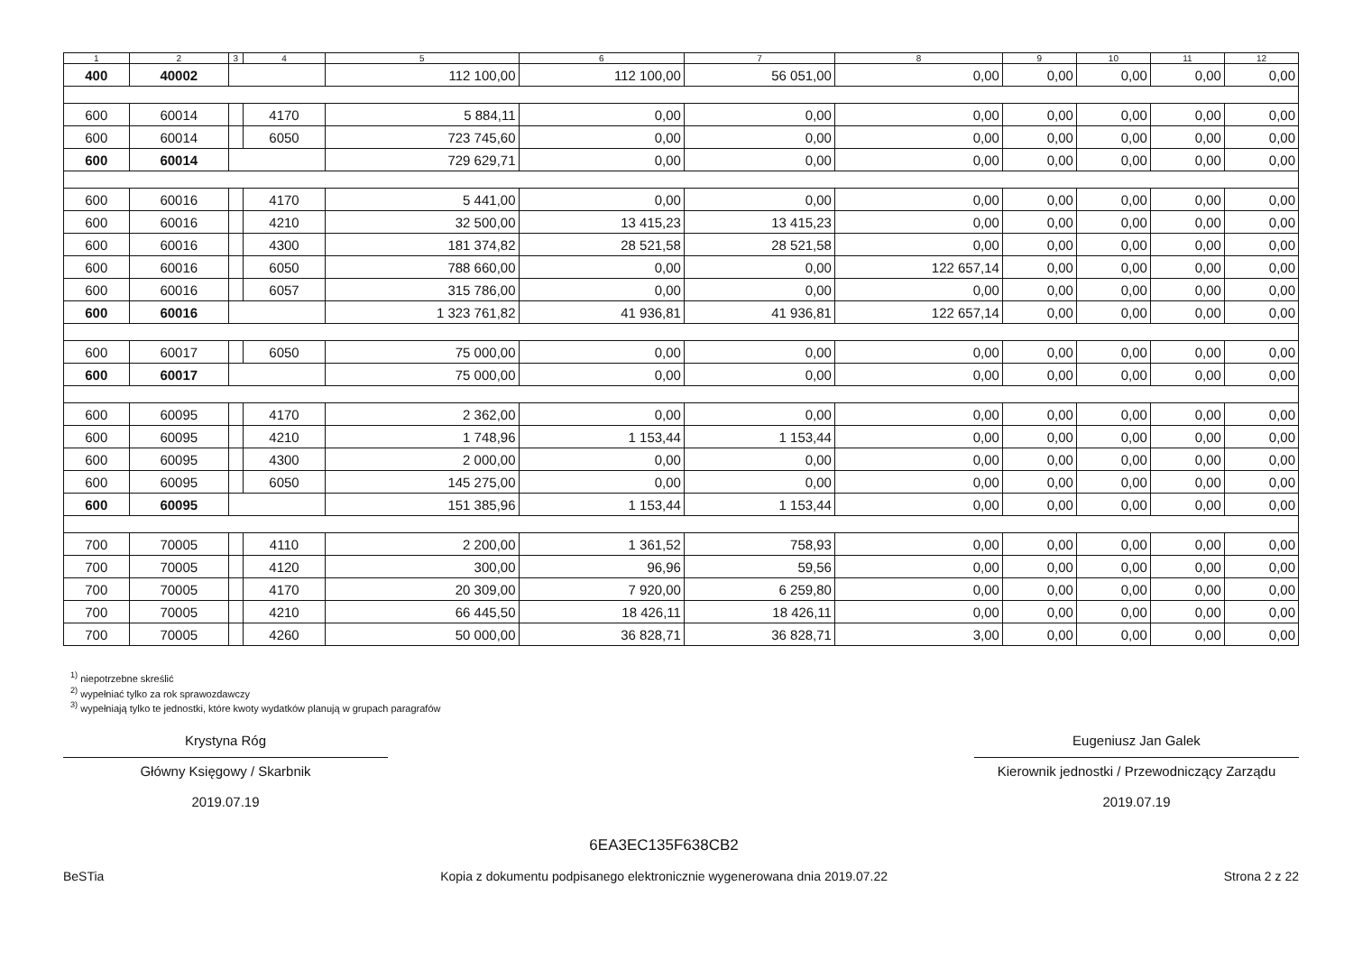| 1 | 2 | 3 | 4 | 5 | 6 | 7 | 8 | 9 | 10 | 11 | 12 |
| --- | --- | --- | --- | --- | --- | --- | --- | --- | --- | --- | --- |
| 400 | 40002 | | | 112 100,00 | 112 100,00 | 56 051,00 | 0,00 | 0,00 | 0,00 | 0,00 | 0,00 |
| 600 | 60014 | | 4170 | 5 884,11 | 0,00 | 0,00 | 0,00 | 0,00 | 0,00 | 0,00 | 0,00 |
| 600 | 60014 | | 6050 | 723 745,60 | 0,00 | 0,00 | 0,00 | 0,00 | 0,00 | 0,00 | 0,00 |
| 600 | 60014 | | | 729 629,71 | 0,00 | 0,00 | 0,00 | 0,00 | 0,00 | 0,00 | 0,00 |
| 600 | 60016 | | 4170 | 5 441,00 | 0,00 | 0,00 | 0,00 | 0,00 | 0,00 | 0,00 | 0,00 |
| 600 | 60016 | | 4210 | 32 500,00 | 13 415,23 | 13 415,23 | 0,00 | 0,00 | 0,00 | 0,00 | 0,00 |
| 600 | 60016 | | 4300 | 181 374,82 | 28 521,58 | 28 521,58 | 0,00 | 0,00 | 0,00 | 0,00 | 0,00 |
| 600 | 60016 | | 6050 | 788 660,00 | 0,00 | 0,00 | 122 657,14 | 0,00 | 0,00 | 0,00 | 0,00 |
| 600 | 60016 | | 6057 | 315 786,00 | 0,00 | 0,00 | 0,00 | 0,00 | 0,00 | 0,00 | 0,00 |
| 600 | 60016 | | | 1 323 761,82 | 41 936,81 | 41 936,81 | 122 657,14 | 0,00 | 0,00 | 0,00 | 0,00 |
| 600 | 60017 | | 6050 | 75 000,00 | 0,00 | 0,00 | 0,00 | 0,00 | 0,00 | 0,00 | 0,00 |
| 600 | 60017 | | | 75 000,00 | 0,00 | 0,00 | 0,00 | 0,00 | 0,00 | 0,00 | 0,00 |
| 600 | 60095 | | 4170 | 2 362,00 | 0,00 | 0,00 | 0,00 | 0,00 | 0,00 | 0,00 | 0,00 |
| 600 | 60095 | | 4210 | 1 748,96 | 1 153,44 | 1 153,44 | 0,00 | 0,00 | 0,00 | 0,00 | 0,00 |
| 600 | 60095 | | 4300 | 2 000,00 | 0,00 | 0,00 | 0,00 | 0,00 | 0,00 | 0,00 | 0,00 |
| 600 | 60095 | | 6050 | 145 275,00 | 0,00 | 0,00 | 0,00 | 0,00 | 0,00 | 0,00 | 0,00 |
| 600 | 60095 | | | 151 385,96 | 1 153,44 | 1 153,44 | 0,00 | 0,00 | 0,00 | 0,00 | 0,00 |
| 700 | 70005 | | 4110 | 2 200,00 | 1 361,52 | 758,93 | 0,00 | 0,00 | 0,00 | 0,00 | 0,00 |
| 700 | 70005 | | 4120 | 300,00 | 96,96 | 59,56 | 0,00 | 0,00 | 0,00 | 0,00 | 0,00 |
| 700 | 70005 | | 4170 | 20 309,00 | 7 920,00 | 6 259,80 | 0,00 | 0,00 | 0,00 | 0,00 | 0,00 |
| 700 | 70005 | | 4210 | 66 445,50 | 18 426,11 | 18 426,11 | 0,00 | 0,00 | 0,00 | 0,00 | 0,00 |
| 700 | 70005 | | 4260 | 50 000,00 | 36 828,71 | 36 828,71 | 3,00 | 0,00 | 0,00 | 0,00 | 0,00 |
<sup>1)</sup> niepotrzebne skreślić
<sup>2)</sup> wypełniać tylko za rok sprawozdawczy
<sup>3)</sup> wypełniają tylko te jednostki, które kwoty wydatków planują w grupach paragrafów
Krystyna Róg
Główny Księgowy / Skarbnik
2019.07.19
Eugeniusz Jan Galek
Kierownik jednostki / Przewodniczący Zarządu
2019.07.19
BeSTia
6EA3EC135F638CB2
Kopia z dokumentu podpisanego elektronicznie wygenerowana dnia 2019.07.22
Strona 2 z 22